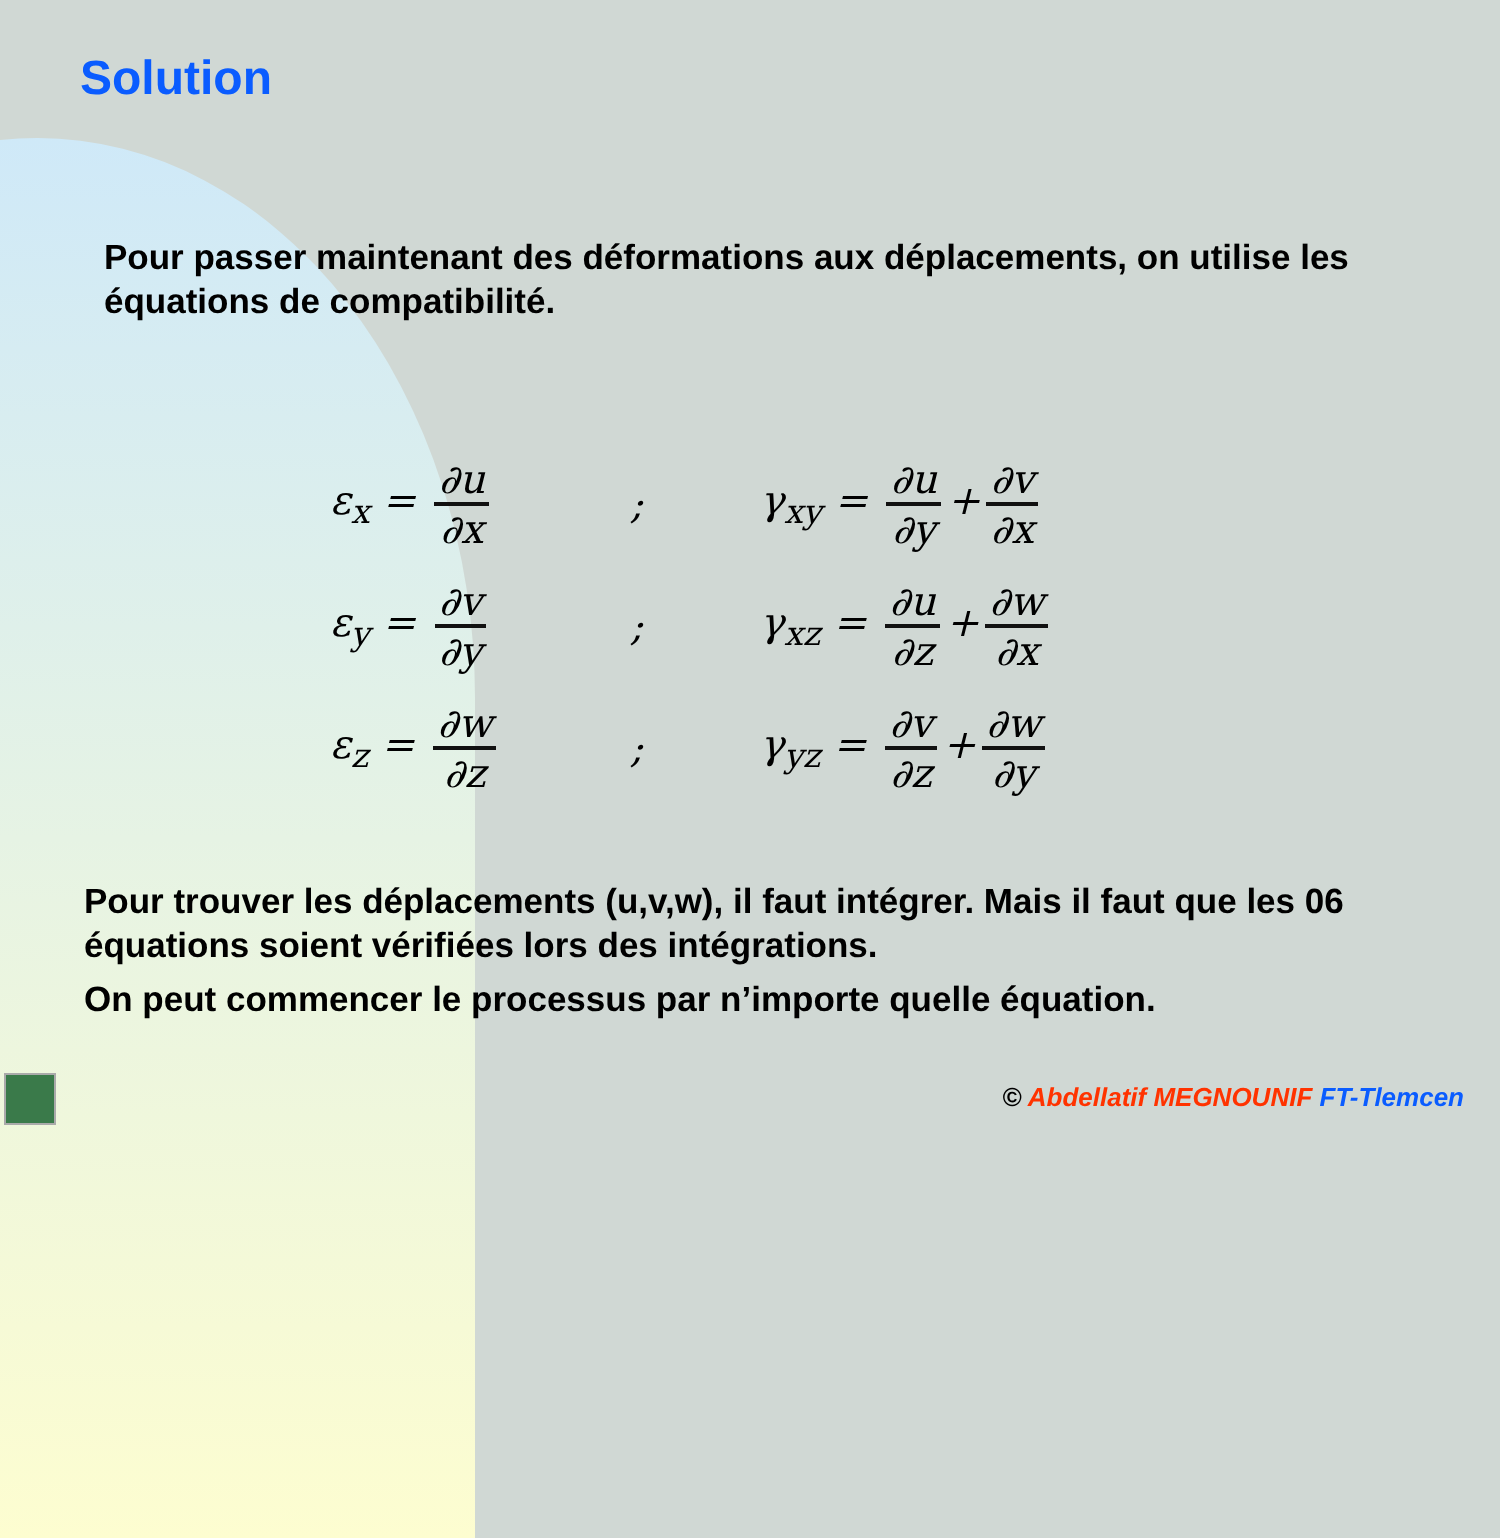Solution
Pour passer maintenant des déformations aux déplacements, on utilise les équations de compatibilité.
ε<sub>x</sub> = ∂u ∂x; γ<sub>xy</sub> = ∂u ∂y + ∂v ∂x
ε<sub>y</sub> = ∂v ∂y; γ<sub>xz</sub> = ∂u ∂z + ∂w ∂x
ε<sub>z</sub> = ∂w ∂z; γ<sub>yz</sub> = ∂v ∂z + ∂w ∂y
Pour trouver les déplacements (u,v,w), il faut intégrer. Mais il faut que les 06 équations soient vérifiées lors des intégrations.
On peut commencer le processus par n’importe quelle équation.
© Abdellatif MEGNOUNIF FT-Tlemcen